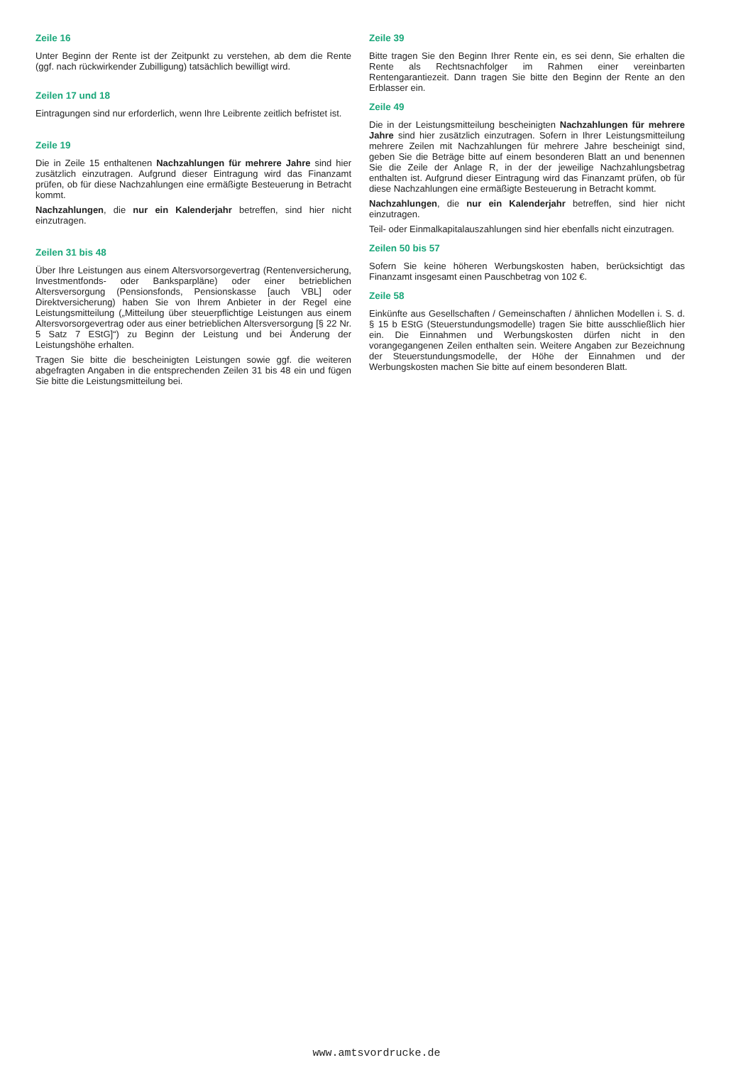Zeile 16
Unter Beginn der Rente ist der Zeitpunkt zu verstehen, ab dem die Rente (ggf. nach rückwirkender Zubilligung) tatsächlich bewilligt wird.
Zeilen 17 und 18
Eintragungen sind nur erforderlich, wenn Ihre Leibrente zeitlich befristet ist.
Zeile 19
Die in Zeile 15 enthaltenen Nachzahlungen für mehrere Jahre sind hier zusätzlich einzutragen. Aufgrund dieser Eintragung wird das Finanzamt prüfen, ob für diese Nachzahlungen eine ermäßigte Besteuerung in Betracht kommt.
Nachzahlungen, die nur ein Kalenderjahr betreffen, sind hier nicht einzutragen.
Zeilen 31 bis 48
Über Ihre Leistungen aus einem Altersvorsorgevertrag (Rentenversicherung, Investmentfonds- oder Banksparpläne) oder einer betrieblichen Altersversorgung (Pensionsfonds, Pensionskasse [auch VBL] oder Direktversicherung) haben Sie von Ihrem Anbieter in der Regel eine Leistungsmitteilung („Mitteilung über steuerpflichtige Leistungen aus einem Altersvorsorgevertrag oder aus einer betrieblichen Altersversorgung [§ 22 Nr. 5 Satz 7 EStG]“) zu Beginn der Leistung und bei Änderung der Leistungshöhe erhalten.
Tragen Sie bitte die bescheinigten Leistungen sowie ggf. die weiteren abgefragten Angaben in die entsprechenden Zeilen 31 bis 48 ein und fügen Sie bitte die Leistungsmitteilung bei.
Zeile 39
Bitte tragen Sie den Beginn Ihrer Rente ein, es sei denn, Sie erhalten die Rente als Rechtsnachfolger im Rahmen einer vereinbarten Rentengarantiezeit. Dann tragen Sie bitte den Beginn der Rente an den Erblasser ein.
Zeile 49
Die in der Leistungsmitteilung bescheinigten Nachzahlungen für mehrere Jahre sind hier zusätzlich einzutragen. Sofern in Ihrer Leistungsmitteilung mehrere Zeilen mit Nachzahlungen für mehrere Jahre bescheinigt sind, geben Sie die Beträge bitte auf einem besonderen Blatt an und benennen Sie die Zeile der Anlage R, in der der jeweilige Nachzahlungsbetrag enthalten ist. Aufgrund dieser Eintragung wird das Finanzamt prüfen, ob für diese Nachzahlungen eine ermäßigte Besteuerung in Betracht kommt.
Nachzahlungen, die nur ein Kalenderjahr betreffen, sind hier nicht einzutragen.
Teil- oder Einmalkapitalauszahlungen sind hier ebenfalls nicht einzutragen.
Zeilen 50 bis 57
Sofern Sie keine höheren Werbungskosten haben, berücksichtigt das Finanzamt insgesamt einen Pauschbetrag von 102 €.
Zeile 58
Einkünfte aus Gesellschaften / Gemeinschaften / ähnlichen Modellen i. S. d. § 15 b EStG (Steuerstundungsmodelle) tragen Sie bitte ausschließlich hier ein. Die Einnahmen und Werbungskosten dürfen nicht in den vorangegangenen Zeilen enthalten sein. Weitere Angaben zur Bezeichnung der Steuerstundungsmodelle, der Höhe der Einnahmen und der Werbungskosten machen Sie bitte auf einem besonderen Blatt.
www.amtsvordrucke.de